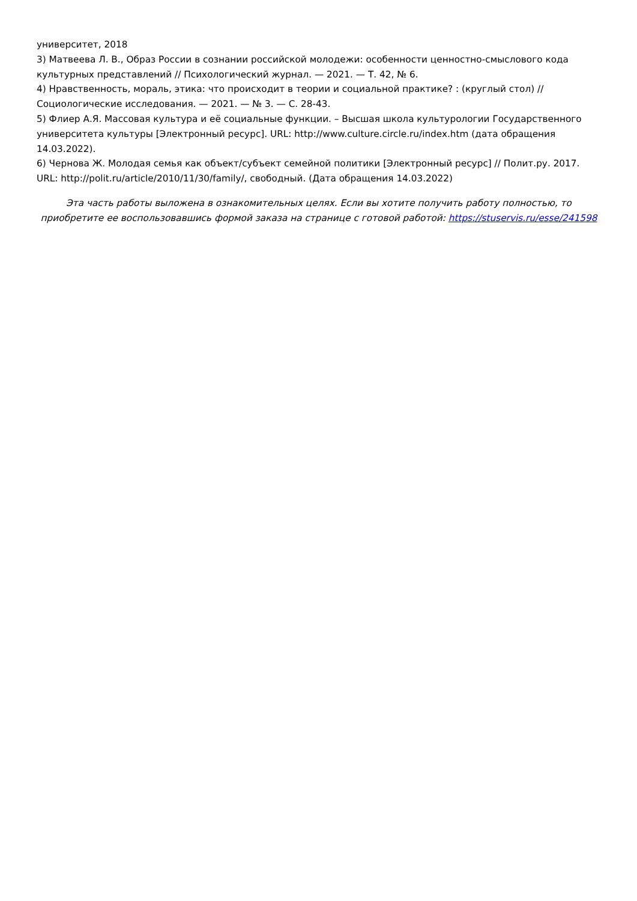университет, 2018
3) Матвеева Л. В., Образ России в сознании российской молодежи: особенности ценностно-смыслового кода культурных представлений // Психологический журнал. — 2021. — Т. 42, № 6.
4) Нравственность, мораль, этика: что происходит в теории и социальной практике? : (круглый стол) // Социологические исследования. — 2021. — № 3. — С. 28-43.
5) Флиер А.Я. Массовая культура и её социальные функции. – Высшая школа культурологии Государственного университета культуры [Электронный ресурс]. URL: http://www.culture.circle.ru/index.htm (дата обращения 14.03.2022).
6) Чернова Ж. Молодая семья как объект/субъект семейной политики [Электронный ресурс] // Полит.ру. 2017. URL: http://polit.ru/article/2010/11/30/family/, свободный. (Дата обращения 14.03.2022)
Эта часть работы выложена в ознакомительных целях. Если вы хотите получить работу полностью, то приобретите ее воспользовавшись формой заказа на странице с готовой работой: https://stuservis.ru/esse/241598